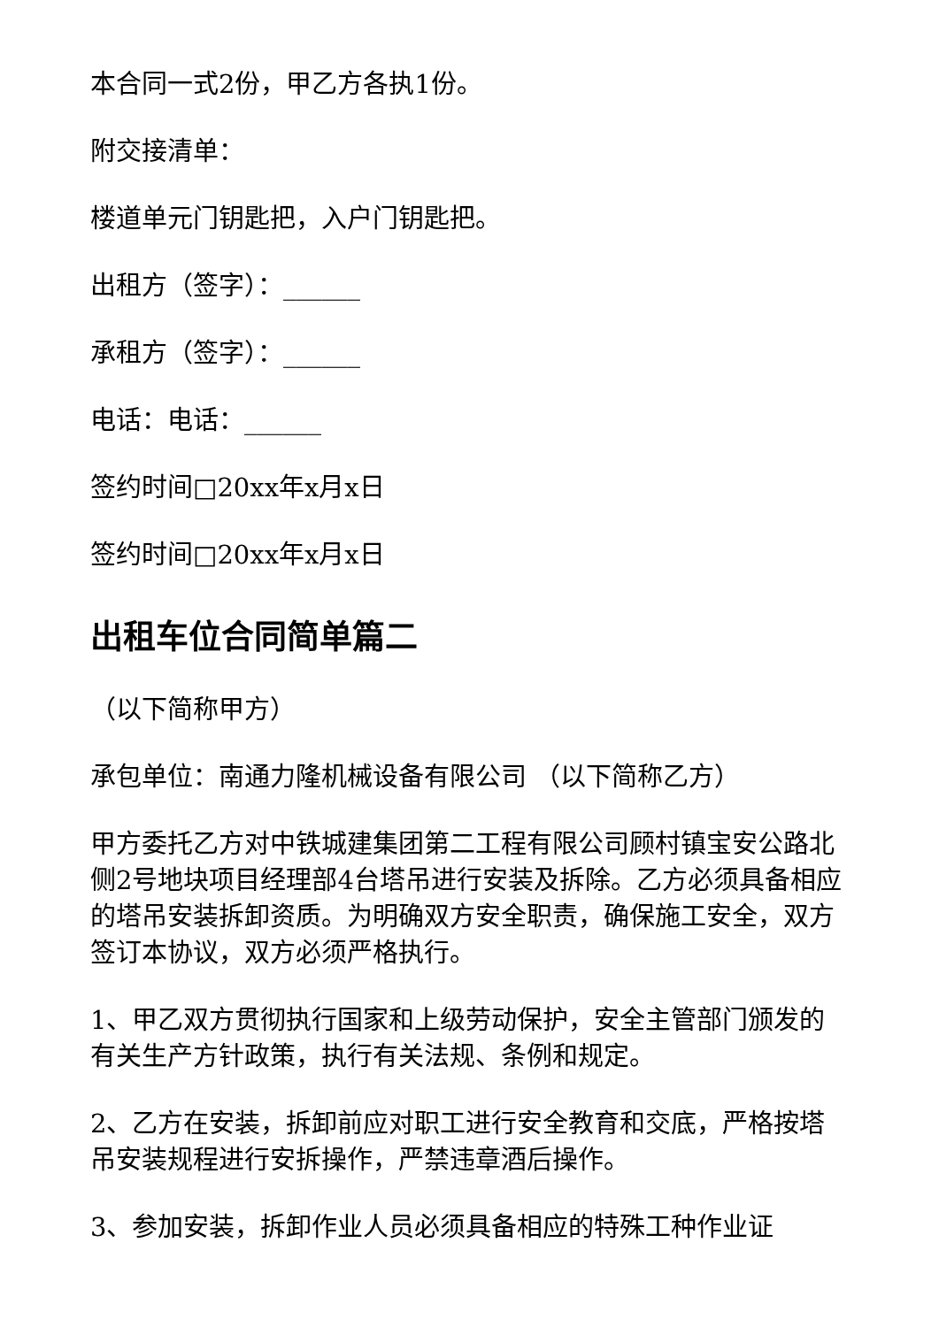本合同一式2份，甲乙方各执1份。
附交接清单：
楼道单元门钥匙把，入户门钥匙把。
出租方（签字）：______
承租方（签字）：______
电话：电话：______
签约时间□20xx年x月x日
签约时间□20xx年x月x日
出租车位合同简单篇二
（以下简称甲方）
承包单位：南通力隆机械设备有限公司 （以下简称乙方）
甲方委托乙方对中铁城建集团第二工程有限公司顾村镇宝安公路北侧2号地块项目经理部4台塔吊进行安装及拆除。乙方必须具备相应的塔吊安装拆卸资质。为明确双方安全职责，确保施工安全，双方签订本协议，双方必须严格执行。
1、甲乙双方贯彻执行国家和上级劳动保护，安全主管部门颁发的有关生产方针政策，执行有关法规、条例和规定。
2、乙方在安装，拆卸前应对职工进行安全教育和交底，严格按塔吊安装规程进行安拆操作，严禁违章酒后操作。
3、参加安装，拆卸作业人员必须具备相应的特殊工种作业证